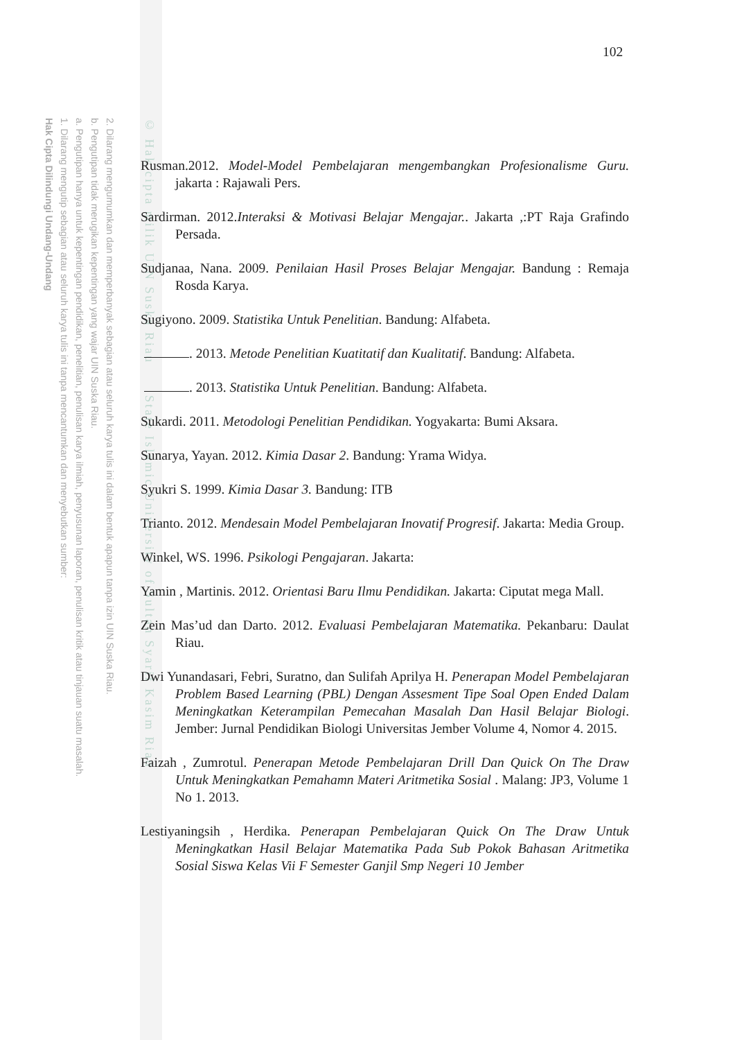2. Dilarang mengumumkan dan memperbanyak sebagian atau seluruh karya tulis ini dalam bentuk apapun tanpa izin UIN Suska Riau.
b. Pengutipan tidak merugikan kepentingan yang wajar UIN Suska Riau.
a. Pengutipan hanya untuk kepentingan pendidikan, penelitian, penulisan karya ilmiah, penyusunan laporan, penulisan kritik atau tinjauan suatu masalah.
1. Dilarang mengutip sebagian atau seluruh karya tulis ini tanpa mencantumkan dan menyebutkan sumber:
Hak Cipta Dilindungi Undang-Undang
© Hak cipta milik UIN Suska Riau State Islamic University of Sultan Syarif Kasim Riau
102
Rusman.2012. Model-Model Pembelajaran mengembangkan Profesionalisme Guru. jakarta : Rajawali Pers.
Sardirman. 2012.Interaksi & Motivasi Belajar Mengajar.. Jakarta ,:PT Raja Grafindo Persada.
Sudjanaa, Nana. 2009. Penilaian Hasil Proses Belajar Mengajar. Bandung : Remaja Rosda Karya.
Sugiyono. 2009. Statistika Untuk Penelitian. Bandung: Alfabeta.
. 2013. Metode Penelitian Kuatitatif dan Kualitatif. Bandung: Alfabeta.
. 2013. Statistika Untuk Penelitian. Bandung: Alfabeta.
Sukardi. 2011. Metodologi Penelitian Pendidikan. Yogyakarta: Bumi Aksara.
Sunarya, Yayan. 2012. Kimia Dasar 2. Bandung: Yrama Widya.
Syukri S. 1999. Kimia Dasar 3. Bandung: ITB
Trianto. 2012. Mendesain Model Pembelajaran Inovatif Progresif. Jakarta: Media Group.
Winkel, WS. 1996. Psikologi Pengajaran. Jakarta:
Yamin , Martinis. 2012. Orientasi Baru Ilmu Pendidikan. Jakarta: Ciputat mega Mall.
Zein Mas’ud dan Darto. 2012. Evaluasi Pembelajaran Matematika. Pekanbaru: Daulat Riau.
Dwi Yunandasari, Febri, Suratno, dan Sulifah Aprilya H. Penerapan Model Pembelajaran Problem Based Learning (PBL) Dengan Assesment Tipe Soal Open Ended Dalam Meningkatkan Keterampilan Pemecahan Masalah Dan Hasil Belajar Biologi. Jember: Jurnal Pendidikan Biologi Universitas Jember Volume 4, Nomor 4. 2015.
Faizah , Zumrotul. Penerapan Metode Pembelajaran Drill Dan Quick On The Draw Untuk Meningkatkan Pemahamn Materi Aritmetika Sosial . Malang: JP3, Volume 1 No 1. 2013.
Lestiyaningsih , Herdika. Penerapan Pembelajaran Quick On The Draw Untuk Meningkatkan Hasil Belajar Matematika Pada Sub Pokok Bahasan Aritmetika Sosial Siswa Kelas Vii F Semester Ganjil Smp Negeri 10 Jember